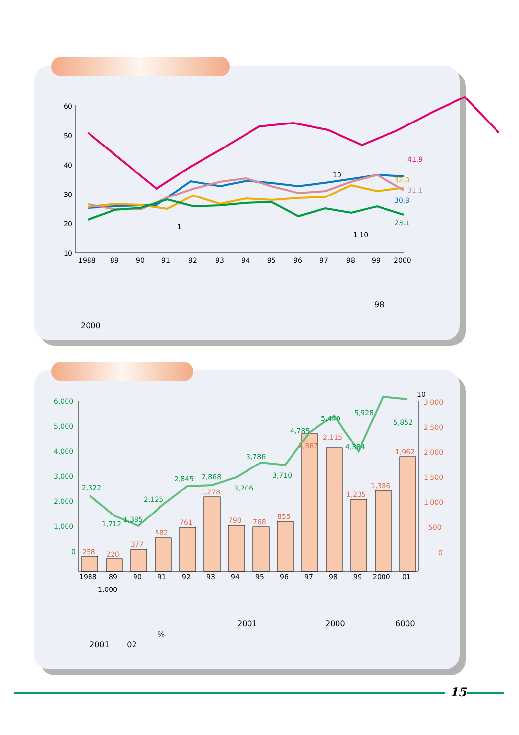60
50
40
30
20
10
1988
89
90
91
92
93
94
95
96
97
98
99
2000
10
1
1 10
41.9
32.0
31.1
30.8
23.1
258
220
377
582
761
1,278
790
768
855
2,367
2,115
1,235
1,386
1,962
3,000
2,500
2,000
1,500
1,000
500
0
6,000
5,000
4,000
3,000
2,000
1,000
0
2,322
1,712
1,385
2,125
2,845
2,868
3,206
3,786
3,710
4,785
5,440
4,384
5,928
5,852
10
1988
89
90
91
92
93
94
95
96
97
98
99
2000
01
1,000
98
2000
2001 2000 6000
%
2001 02
15